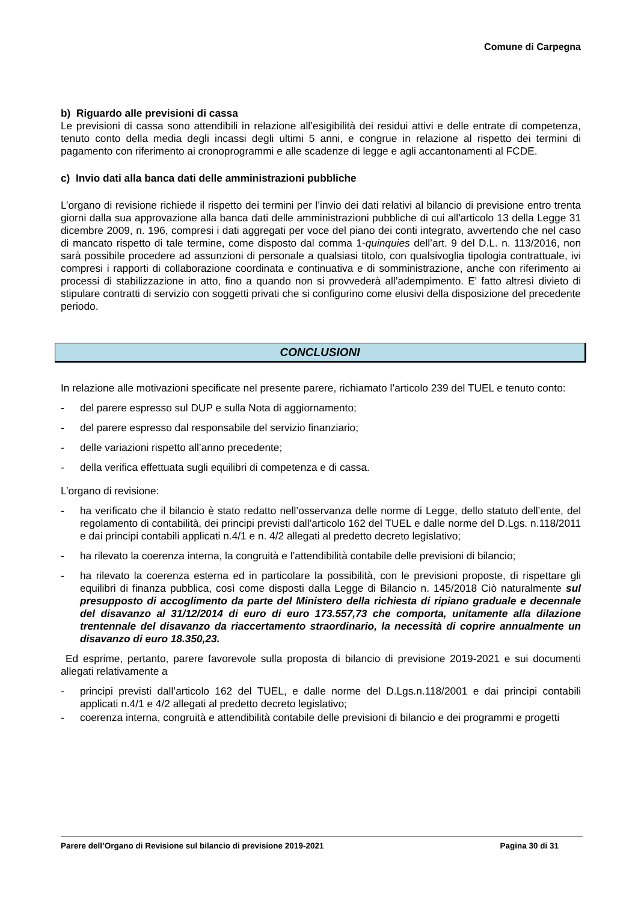Comune di Carpegna
b) Riguardo alle previsioni di cassa
Le previsioni di cassa sono attendibili in relazione all’esigibilità dei residui attivi e delle entrate di competenza, tenuto conto della media degli incassi degli ultimi 5 anni, e congrue in relazione al rispetto dei termini di pagamento con riferimento ai cronoprogrammi e alle scadenze di legge e agli accantonamenti al FCDE.
c) Invio dati alla banca dati delle amministrazioni pubbliche
L’organo di revisione richiede il rispetto dei termini per l’invio dei dati relativi al bilancio di previsione entro trenta giorni dalla sua approvazione alla banca dati delle amministrazioni pubbliche di cui all'articolo 13 della Legge 31 dicembre 2009, n. 196, compresi i dati aggregati per voce del piano dei conti integrato, avvertendo che nel caso di mancato rispetto di tale termine, come disposto dal comma 1-quinquies dell’art. 9 del D.L. n. 113/2016, non sarà possibile procedere ad assunzioni di personale a qualsiasi titolo, con qualsivoglia tipologia contrattuale, ivi compresi i rapporti di collaborazione coordinata e continuativa e di somministrazione, anche con riferimento ai processi di stabilizzazione in atto, fino a quando non si provvederà all’adempimento. E' fatto altresì divieto di stipulare contratti di servizio con soggetti privati che si configurino come elusivi della disposizione del precedente periodo.
CONCLUSIONI
In relazione alle motivazioni specificate nel presente parere, richiamato l’articolo 239 del TUEL e tenuto conto:
- del parere espresso sul DUP e sulla Nota di aggiornamento;
- del parere espresso dal responsabile del servizio finanziario;
- delle variazioni rispetto all’anno precedente;
- della verifica effettuata sugli equilibri di competenza e di cassa.
L’organo di revisione:
- ha verificato che il bilancio è stato redatto nell’osservanza delle norme di Legge, dello statuto dell’ente, del regolamento di contabilità, dei principi previsti dall’articolo 162 del TUEL e dalle norme del D.Lgs. n.118/2011 e dai principi contabili applicati n.4/1 e n. 4/2 allegati al predetto decreto legislativo;
- ha rilevato la coerenza interna, la congruità e l’attendibilità contabile delle previsioni di bilancio;
- ha rilevato la coerenza esterna ed in particolare la possibilità, con le previsioni proposte, di rispettare gli equilibri di finanza pubblica, così come disposti dalla Legge di Bilancio n. 145/2018 Ciò naturalmente sul presupposto di accoglimento da parte del Ministero della richiesta di ripiano graduale e decennale del disavanzo al 31/12/2014 di euro di euro 173.557,73 che comporta, unitamente alla dilazione trentennale del disavanzo da riaccertamento straordinario, la necessità di coprire annualmente un disavanzo di euro 18.350,23.
Ed esprime, pertanto, parere favorevole sulla proposta di bilancio di previsione 2019-2021 e sui documenti allegati relativamente a
- principi previsti dall’articolo 162 del TUEL, e dalle norme del D.Lgs.n.118/2001 e dai principi contabili applicati n.4/1 e 4/2 allegati al predetto decreto legislativo;
- coerenza interna, congruità e attendibilità contabile delle previsioni di bilancio e dei programmi e progetti
Parere dell’Organo di Revisione sul bilancio di previsione 2019-2021 Pagina 30 di 31